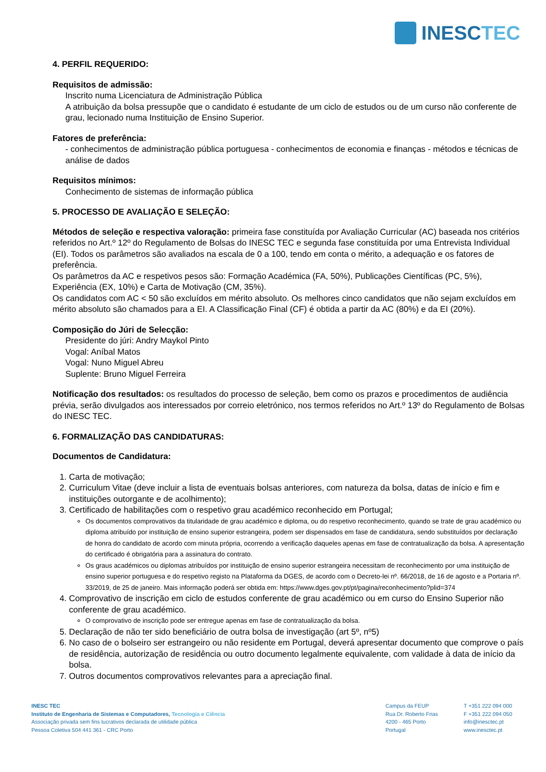INESCTEC
4. PERFIL REQUERIDO:
Requisitos de admissão:
Inscrito numa Licenciatura de Administração Pública
A atribuição da bolsa pressupõe que o candidato é estudante de um ciclo de estudos ou de um curso não conferente de grau, lecionado numa Instituição de Ensino Superior.
Fatores de preferência:
- conhecimentos de administração pública portuguesa - conhecimentos de economia e finanças - métodos e técnicas de análise de dados
Requisitos mínimos:
Conhecimento de sistemas de informação pública
5. PROCESSO DE AVALIAÇÃO E SELEÇÃO:
Métodos de seleção e respectiva valoração: primeira fase constituída por Avaliação Curricular (AC) baseada nos critérios referidos no Art.º 12º do Regulamento de Bolsas do INESC TEC e segunda fase constituída por uma Entrevista Individual (EI). Todos os parâmetros são avaliados na escala de 0 a 100, tendo em conta o mérito, a adequação e os fatores de preferência.
Os parâmetros da AC e respetivos pesos são: Formação Académica (FA, 50%), Publicações Científicas (PC, 5%), Experiência (EX, 10%) e Carta de Motivação (CM, 35%).
Os candidatos com AC < 50 são excluídos em mérito absoluto. Os melhores cinco candidatos que não sejam excluídos em mérito absoluto são chamados para a EI. A Classificação Final (CF) é obtida a partir da AC (80%) e da EI (20%).
Composição do Júri de Selecção:
Presidente do júri: Andry Maykol Pinto
Vogal: Aníbal Matos
Vogal: Nuno Miguel Abreu
Suplente: Bruno Miguel Ferreira
Notificação dos resultados: os resultados do processo de seleção, bem como os prazos e procedimentos de audiência prévia, serão divulgados aos interessados por correio eletrónico, nos termos referidos no Art.º 13º do Regulamento de Bolsas do INESC TEC.
6. FORMALIZAÇÃO DAS CANDIDATURAS:
Documentos de Candidatura:
1. Carta de motivação;
2. Curriculum Vitae (deve incluir a lista de eventuais bolsas anteriores, com natureza da bolsa, datas de início e fim e instituições outorgante e de acolhimento);
3. Certificado de habilitações com o respetivo grau académico reconhecido em Portugal;
Os documentos comprovativos da titularidade de grau académico e diploma, ou do respetivo reconhecimento, quando se trate de grau académico ou diploma atribuído por instituição de ensino superior estrangeira, podem ser dispensados em fase de candidatura, sendo substituídos por declaração de honra do candidato de acordo com minuta própria, ocorrendo a verificação daqueles apenas em fase de contratualização da bolsa. A apresentação do certificado é obrigatória para a assinatura do contrato.
Os graus académicos ou diplomas atribuídos por instituição de ensino superior estrangeira necessitam de reconhecimento por uma instituição de ensino superior portuguesa e do respetivo registo na Plataforma da DGES, de acordo com o Decreto-lei nº. 66/2018, de 16 de agosto e a Portaria nº. 33/2019, de 25 de janeiro. Mais informação poderá ser obtida em: https://www.dges.gov.pt/pt/pagina/reconhecimento?plid=374
4. Comprovativo de inscrição em ciclo de estudos conferente de grau académico ou em curso do Ensino Superior não conferente de grau académico.
O comprovativo de inscrição pode ser entregue apenas em fase de contratualização da bolsa.
5. Declaração de não ter sido beneficiário de outra bolsa de investigação (art 5º, nº5)
6. No caso de o bolseiro ser estrangeiro ou não residente em Portugal, deverá apresentar documento que comprove o país de residência, autorização de residência ou outro documento legalmente equivalente, com validade à data de início da bolsa.
7. Outros documentos comprovativos relevantes para a apreciação final.
INESC TEC
Instituto de Engenharia de Sistemas e Computadores, Tecnologia e Ciência
Associação privada sem fins lucrativos declarada de utilidade pública
Pessoa Coletiva 504 441 361 - CRC Porto
Campus da FEUP
Rua Dr. Roberto Frias
4200 - 465 Porto
Portugal
T +351 222 094 000
F +351 222 094 050
info@inesctec.pt
www.inesctec.pt